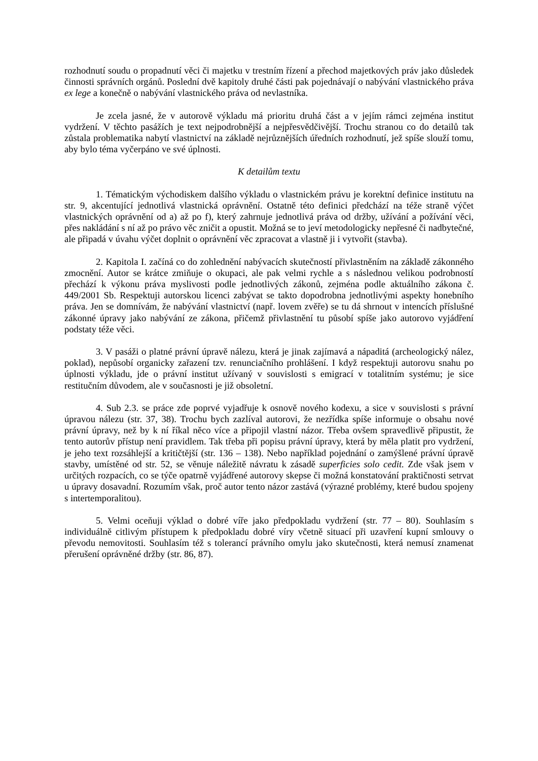rozhodnutí soudu o propadnutí věci či majetku v trestním řízení a přechod majetkových práv jako důsledek činnosti správních orgánů. Poslední dvě kapitoly druhé části pak pojednávají o nabývání vlastnického práva ex lege a konečně o nabývání vlastnického práva od nevlastníka.
Je zcela jasné, že v autorově výkladu má prioritu druhá část a v jejím rámci zejména institut vydržení. V těchto pasážích je text nejpodrobnější a nejpřesvědčivější. Trochu stranou co do detailů tak zůstala problematika nabytí vlastnictví na základě nejrůznějších úředních rozhodnutí, jež spíše slouží tomu, aby bylo téma vyčerpáno ve své úplnosti.
K detailům textu
1. Tématickým východiskem dalšího výkladu o vlastnickém právu je korektní definice institutu na str. 9, akcentující jednotlivá vlastnická oprávnění. Ostatně této definici předchází na téže straně výčet vlastnických oprávnění od a) až po f), který zahrnuje jednotlivá práva od držby, užívání a požívání věci, přes nakládání s ní až po právo věc zničit a opustit. Možná se to jeví metodologicky nepřesné či nadbytečné, ale připadá v úvahu výčet doplnit o oprávnění věc zpracovat a vlastně ji i vytvořit (stavba).
2. Kapitola I. začíná co do zohlednění nabývacích skutečností přivlastněním na základě zákonného zmocnění. Autor se krátce zmiňuje o okupaci, ale pak velmi rychle a s následnou velikou podrobností přechází k výkonu práva myslivosti podle jednotlivých zákonů, zejména podle aktuálního zákona č. 449/2001 Sb. Respektuji autorskou licenci zabývat se takto dopodrobna jednotlivými aspekty honebního práva. Jen se domnívám, že nabývání vlastnictví (např. lovem zvěře) se tu dá shrnout v intencích příslušné zákonné úpravy jako nabývání ze zákona, přičemž přivlastnění tu působí spíše jako autorovo vyjádření podstaty téže věci.
3. V pasáži o platné právní úpravě nálezu, která je jinak zajímavá a nápaditá (archeologický nález, poklad), nepůsobí organicky zařazení tzv. renunciačního prohlášení. I když respektuji autorovu snahu po úplnosti výkladu, jde o právní institut užívaný v souvislosti s emigrací v totalitním systému; je sice restitučním důvodem, ale v současnosti je již obsoletní.
4. Sub 2.3. se práce zde poprvé vyjadřuje k osnově nového kodexu, a sice v souvislosti s právní úpravou nálezu (str. 37, 38). Trochu bych zazlíval autorovi, že nezřídka spíše informuje o obsahu nové právní úpravy, než by k ní říkal něco více a připojil vlastní názor. Třeba ovšem spravedlivě připustit, že tento autorův přístup není pravidlem. Tak třeba při popisu právní úpravy, která by měla platit pro vydržení, je jeho text rozsáhlejší a kritičtější (str. 136 – 138). Nebo například pojednání o zamýšlené právní úpravě stavby, umístěné od str. 52, se věnuje náležitě návratu k zásadě superficies solo cedit. Zde však jsem v určitých rozpacích, co se týče opatrně vyjádřené autorovy skepse či možná konstatování praktičnosti setrvat u úpravy dosavadní. Rozumím však, proč autor tento názor zastává (výrazné problémy, které budou spojeny s intertemporalitou).
5. Velmi oceňuji výklad o dobré víře jako předpokladu vydržení (str. 77 – 80). Souhlasím s individuálně citlivým přístupem k předpokladu dobré víry včetně situací při uzavření kupní smlouvy o převodu nemovitosti. Souhlasím též s tolerancí právního omylu jako skutečnosti, která nemusí znamenat přerušení oprávněné držby (str. 86, 87).